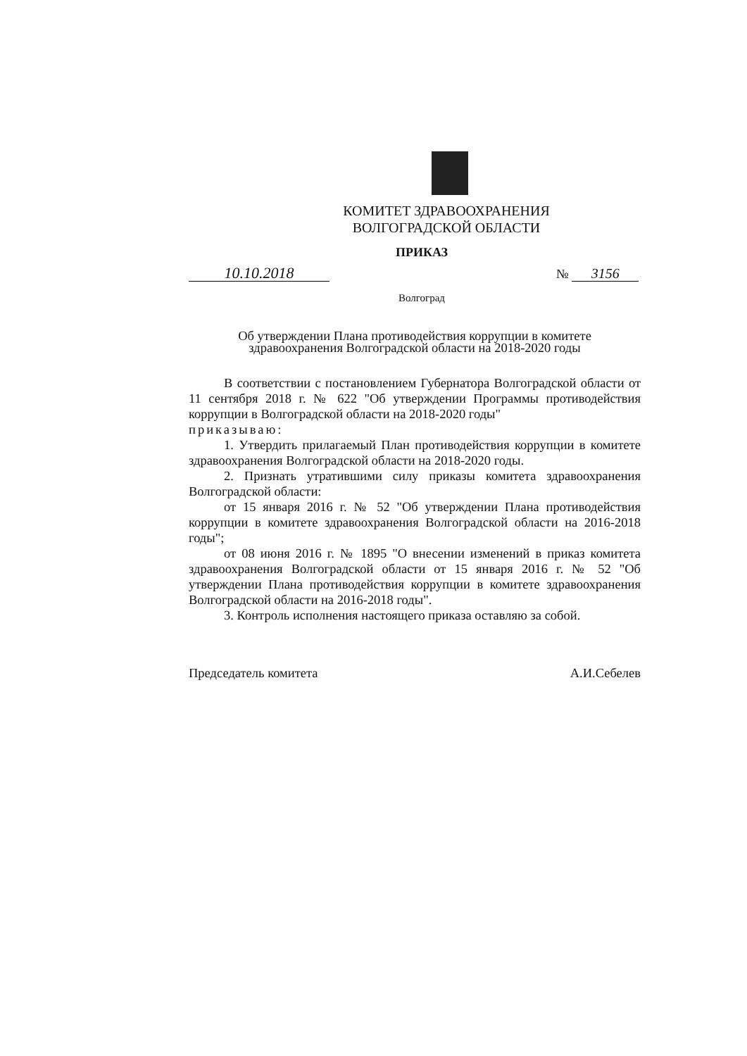КОМИТЕТ ЗДРАВООХРАНЕНИЯ
ВОЛГОГРАДСКОЙ ОБЛАСТИ
ПРИКАЗ
10.10.2018
№ 3156
Волгоград
Об утверждении Плана противодействия коррупции в комитете
здравоохранения Волгоградской области на 2018-2020 годы
В соответствии с постановлением Губернатора Волгоградской области от 11 сентября 2018 г. № 622 "Об утверждении Программы противодействия коррупции в Волгоградской области на 2018-2020 годы"
приказываю:
1. Утвердить прилагаемый План противодействия коррупции в комитете здравоохранения Волгоградской области на 2018-2020 годы.
2. Признать утратившими силу приказы комитета здравоохранения Волгоградской области:
от 15 января 2016 г. № 52 "Об утверждении Плана противодействия коррупции в комитете здравоохранения Волгоградской области на 2016-2018 годы";
от 08 июня 2016 г. № 1895 "О внесении изменений в приказ комитета здравоохранения Волгоградской области от 15 января 2016 г. № 52 "Об утверждении Плана противодействия коррупции в комитете здравоохранения Волгоградской области на 2016-2018 годы".
3. Контроль исполнения настоящего приказа оставляю за собой.
Председатель комитета А.И.Себелев